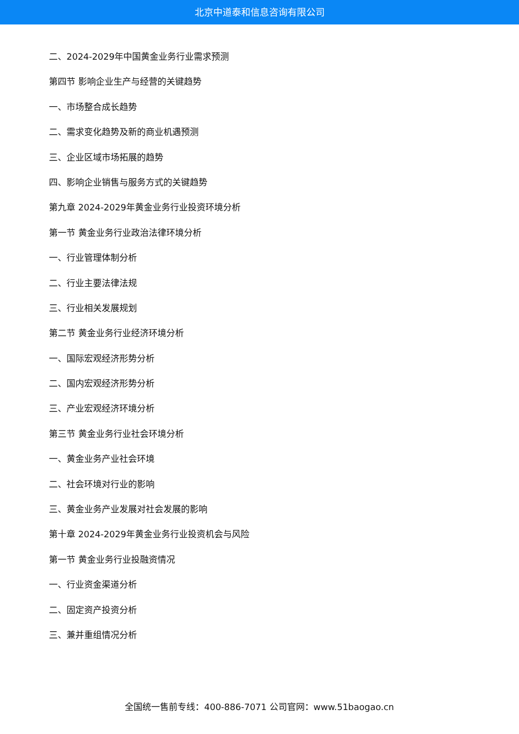北京中道泰和信息咨询有限公司
二、2024-2029年中国黄金业务行业需求预测
第四节 影响企业生产与经营的关键趋势
一、市场整合成长趋势
二、需求变化趋势及新的商业机遇预测
三、企业区域市场拓展的趋势
四、影响企业销售与服务方式的关键趋势
第九章 2024-2029年黄金业务行业投资环境分析
第一节 黄金业务行业政治法律环境分析
一、行业管理体制分析
二、行业主要法律法规
三、行业相关发展规划
第二节 黄金业务行业经济环境分析
一、国际宏观经济形势分析
二、国内宏观经济形势分析
三、产业宏观经济环境分析
第三节 黄金业务行业社会环境分析
一、黄金业务产业社会环境
二、社会环境对行业的影响
三、黄金业务产业发展对社会发展的影响
第十章 2024-2029年黄金业务行业投资机会与风险
第一节 黄金业务行业投融资情况
一、行业资金渠道分析
二、固定资产投资分析
三、兼并重组情况分析
全国统一售前专线：400-886-7071 公司官网：www.51baogao.cn